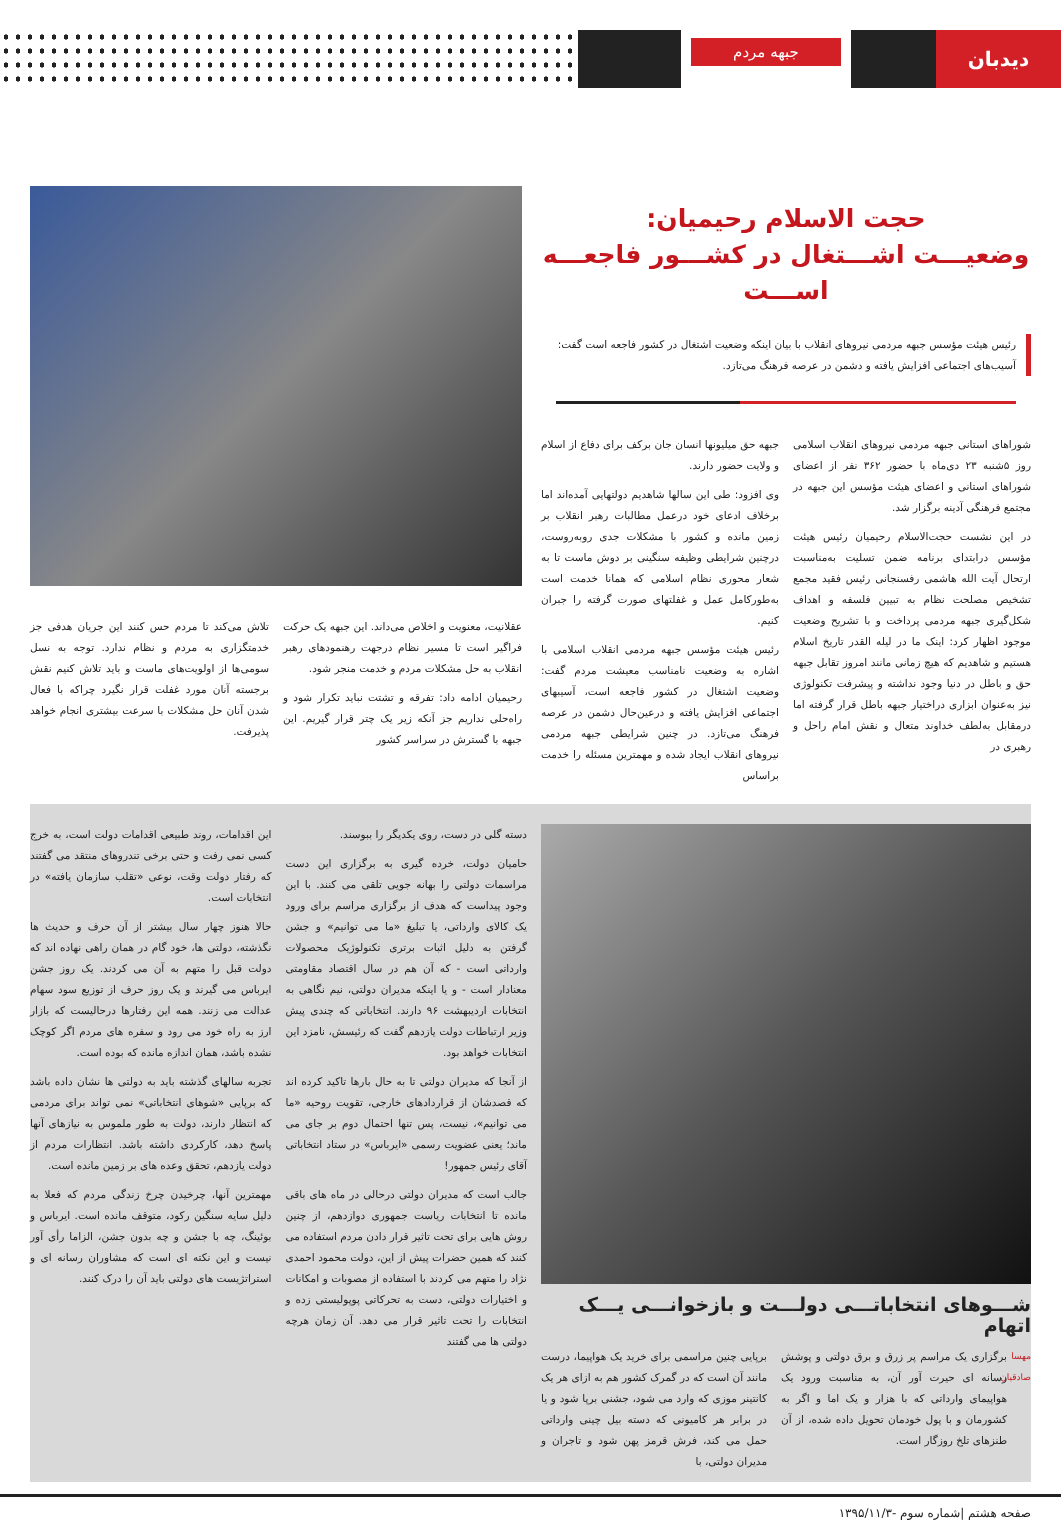دیدبان
جبهه مردم
حجت الاسلام رحیمیان:
وضعیـــت اشـــتغال در کشـــور فاجعـــه اســـت
رئیس هیئت مؤسس جبهه مردمی نیروهای انقلاب با بیان اینکه وضعیت اشتغال در کشور فاجعه است گفت: آسیب‌های اجتماعی افزایش یافته و دشمن در عرصه فرهنگ می‌تازد.
شوراهای استانی جبهه مردمی نیروهای انقلاب اسلامی روز ۵شنبه ۲۳ دی‌ماه با حضور ۳۶۲ نفر از اعضای شوراهای استانی و اعضای هیئت مؤسس این جبهه در مجتمع فرهنگی آدینه برگزار شد.
در این نشست حجت‌الاسلام رحیمیان رئیس هیئت مؤسس درابتدای برنامه ضمن تسلیت به‌مناسبت ارتحال آیت الله هاشمی رفسنجانی رئیس فقید مجمع تشخیص مصلحت نظام به تبیین فلسفه و اهداف شکل‌گیری جبهه مردمی پرداخت و با تشریح وضعیت موجود اظهار کرد: اینک ما در لیله القدر تاریخ اسلام هستیم و شاهدیم که هیچ زمانی مانند امروز تقابل جبهه حق و باطل در دنیا وجود نداشته و پیشرفت تکنولوژی نیز به‌عنوان ابزاری دراختیار جبهه باطل قرار گرفته اما درمقابل به‌لطف خداوند متعال و نقش امام راحل و رهبری در
جبهه حق میلیونها انسان جان برکف برای دفاع از اسلام و ولایت حضور دارند.
وی افزود: طی این سالها شاهدیم دولتهایی آمده‌اند اما برخلاف ادعای خود درعمل مطالبات رهبر انقلاب بر زمین مانده و کشور با مشکلات جدی روبه‌روست، درچنین شرایطی وظیفه سنگینی بر دوش ماست تا به شعار محوری نظام اسلامی که همانا خدمت است به‌طورکامل عمل و غفلتهای صورت گرفته را جبران کنیم.
رئیس هیئت مؤسس جبهه مردمی انقلاب اسلامی با اشاره به وضعیت نامناسب معیشت مردم گفت: وضعیت اشتغال در کشور فاجعه است، آسیبهای اجتماعی افزایش یافته و درعین‌حال دشمن در عرصه فرهنگ می‌تازد. در چنین شرایطی جبهه مردمی نیروهای انقلاب ایجاد شده و مهمترین مسئله را خدمت براساس
عقلانیت، معنویت و اخلاص می‌داند. این جبهه یک حرکت فراگیر است تا مسیر نظام درجهت رهنمودهای رهبر انقلاب به حل مشکلات مردم و خدمت منجر شود.
رحیمیان ادامه داد: تفرقه و تشتت نباید تکرار شود و راه‌حلی نداریم جز آنکه زیر یک چتر قرار گیریم. این جبهه با گسترش در سراسر کشور
تلاش می‌کند تا مردم حس کنند این جریان هدفی جز خدمتگزاری به مردم و نظام ندارد. توجه به نسل سومی‌ها از اولویت‌های ماست و باید تلاش کنیم نقش برجسته آنان مورد غفلت قرار نگیرد چراکه با فعال شدن آنان حل مشکلات با سرعت بیشتری انجام خواهد پذیرفت.
شـــوهای انتخاباتـــی دولـــت و بازخوانـــی یـــک اتهام
مهسا صادقیان
برگزاری یک مراسم پر زرق و برق دولتی و پوشش رسانه ای حیرت آور آن، به مناسبت ورود یک هواپیمای وارداتی که با هزار و یک اما و اگر به کشورمان و با پول خودمان تحویل داده شده، از آن طنزهای تلخ روزگار است.
برپایی چنین مراسمی برای خرید یک هواپیما، درست مانند آن است که در گمرک کشور هم به ازای هر یک کانتینر موزی که وارد می شود، جشنی برپا شود و یا در برابر هر کامیونی که دسته بیل چینی وارداتی حمل می کند، فرش قرمز پهن شود و تاجران و مدیران دولتی، با
دسته گلی در دست، روی یکدیگر را ببوسند.
حامیان دولت، خرده گیری به برگزاری این دست مراسمات دولتی را بهانه جویی تلقی می کنند. با این وجود پیداست که هدف از برگزاری مراسم برای ورود یک کالای وارداتی، یا تبلیغ «ما می توانیم» و جشن گرفتن به دلیل اثبات برتری تکنولوژیک محصولات وارداتی است - که آن هم در سال اقتصاد مقاومتی معنادار است - و یا اینکه مدیران دولتی، نیم نگاهی به انتخابات اردیبهشت ۹۶ دارند. انتخاباتی که چندی پیش وزیر ارتباطات دولت یازدهم گفت که رئیسش، نامزد این انتخابات خواهد بود.
از آنجا که مدیران دولتی تا به حال بارها تاکید کرده اند که قصدشان از قراردادهای خارجی، تقویت روحیه «ما می توانیم»، نیست، پس تنها احتمال دوم بر جای می ماند؛ یعنی عضویت رسمی «ایرباس» در ستاد انتخاباتی آقای رئیس جمهور!
جالب است که مدیران دولتی درحالی در ماه های باقی مانده تا انتخابات ریاست جمهوری دوازدهم، از چنین روش هایی برای تحت تاثیر قرار دادن مردم استفاده می کنند که همین حضرات پیش از این، دولت محمود احمدی نژاد را متهم می کردند با استفاده از مصوبات و امکانات و اختیارات دولتی، دست به تحرکاتی پوپولیستی زده و انتخابات را تحت تاثیر قرار می دهد. آن زمان هرچه دولتی ها می گفتند
این اقدامات، روند طبیعی اقدامات دولت است، به خرج کسی نمی رفت و حتی برخی تندروهای منتقد می گفتند که رفتار دولت وقت، نوعی «تقلب سازمان یافته» در انتخابات است.
حالا هنوز چهار سال بیشتر از آن حرف و حدیث ها نگذشته، دولتی ها، خود گام در همان راهی نهاده اند که دولت قبل را متهم به آن می کردند. یک روز جشن ایرباس می گیرند و یک روز حرف از توزیع سود سهام عدالت می زنند. همه این رفتارها درحالیست که بازار ارز به راه خود می رود و سفره های مردم اگر کوچک نشده باشد، همان اندازه مانده که بوده است.
تجربه سالهای گذشته باید به دولتی ها نشان داده باشد که برپایی «شوهای انتخاباتی» نمی تواند برای مردمی که انتظار دارند، دولت به طور ملموس به نیازهای آنها پاسخ دهد، کارکردی داشته باشد. انتظارات مردم از دولت یازدهم، تحقق وعده های بر زمین مانده است.
مهمترین آنها، چرخیدن چرخ زندگی مردم که فعلا به دلیل سایه سنگین رکود، متوقف مانده است. ایرباس و بوئینگ، چه با جشن و چه بدون جشن، الزاما رأی آور نیست و این نکته ای است که مشاوران رسانه ای و استراتژیست های دولتی باید آن را درک کنند.
صفحه هشتم |شماره سوم -۱۳۹۵/۱۱/۳